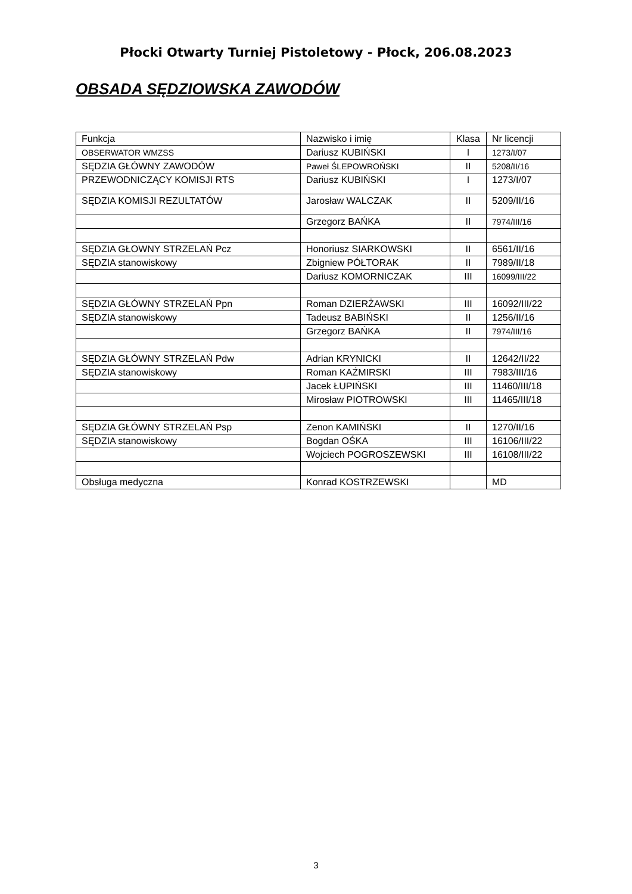Płocki Otwarty Turniej Pistoletowy - Płock, 206.08.2023
OBSADA SĘDZIOWSKA ZAWODÓW
| Funkcja | Nazwisko i imię | Klasa | Nr licencji |
| OBSERWATOR WMZSS | Dariusz KUBIŃSKI | I | 1273/I/07 |
| SĘDZIA GŁÓWNY ZAWODÓW | Paweł ŚLEPOWROŃSKI | II | 5208/II/16 |
| PRZEWODNICZĄCY KOMISJI RTS | Dariusz KUBIŃSKI | I | 1273/I/07 |
| SĘDZIA KOMISJI REZULTATÓW | Jarosław WALCZAK | II | 5209/II/16 |
| | Grzegorz BAŃKA | II | 7974/III/16 |
| SĘDZIA GŁOWNY STRZELAŃ Pcz | Honoriusz SIARKOWSKI | II | 6561/II/16 |
| SĘDZIA stanowiskowy | Zbigniew PÓŁTORAK | II | 7989/II/18 |
| | Dariusz KOMORNICZAK | III | 16099/III/22 |
| SĘDZIA GŁÓWNY STRZELAŃ Ppn | Roman DZIERŻAWSKI | III | 16092/III/22 |
| SĘDZIA stanowiskowy | Tadeusz BABIŃSKI | II | 1256/II/16 |
| | Grzegorz BAŃKA | II | 7974/III/16 |
| SĘDZIA GŁÓWNY STRZELAŃ Pdw | Adrian KRYNICKI | II | 12642/II/22 |
| SĘDZIA stanowiskowy | Roman KAŹMIRSKI | III | 7983/III/16 |
| | Jacek ŁUPIŃSKI | III | 11460/III/18 |
| | Mirosław PIOTROWSKI | III | 11465/III/18 |
| SĘDZIA GŁÓWNY STRZELAŃ Psp | Zenon KAMIŃSKI | II | 1270/II/16 |
| SĘDZIA stanowiskowy | Bogdan OŚKA | III | 16106/III/22 |
| | Wojciech POGROSZEWSKI | III | 16108/III/22 |
| Obsługa medyczna | Konrad KOSTRZEWSKI | | MD |
3